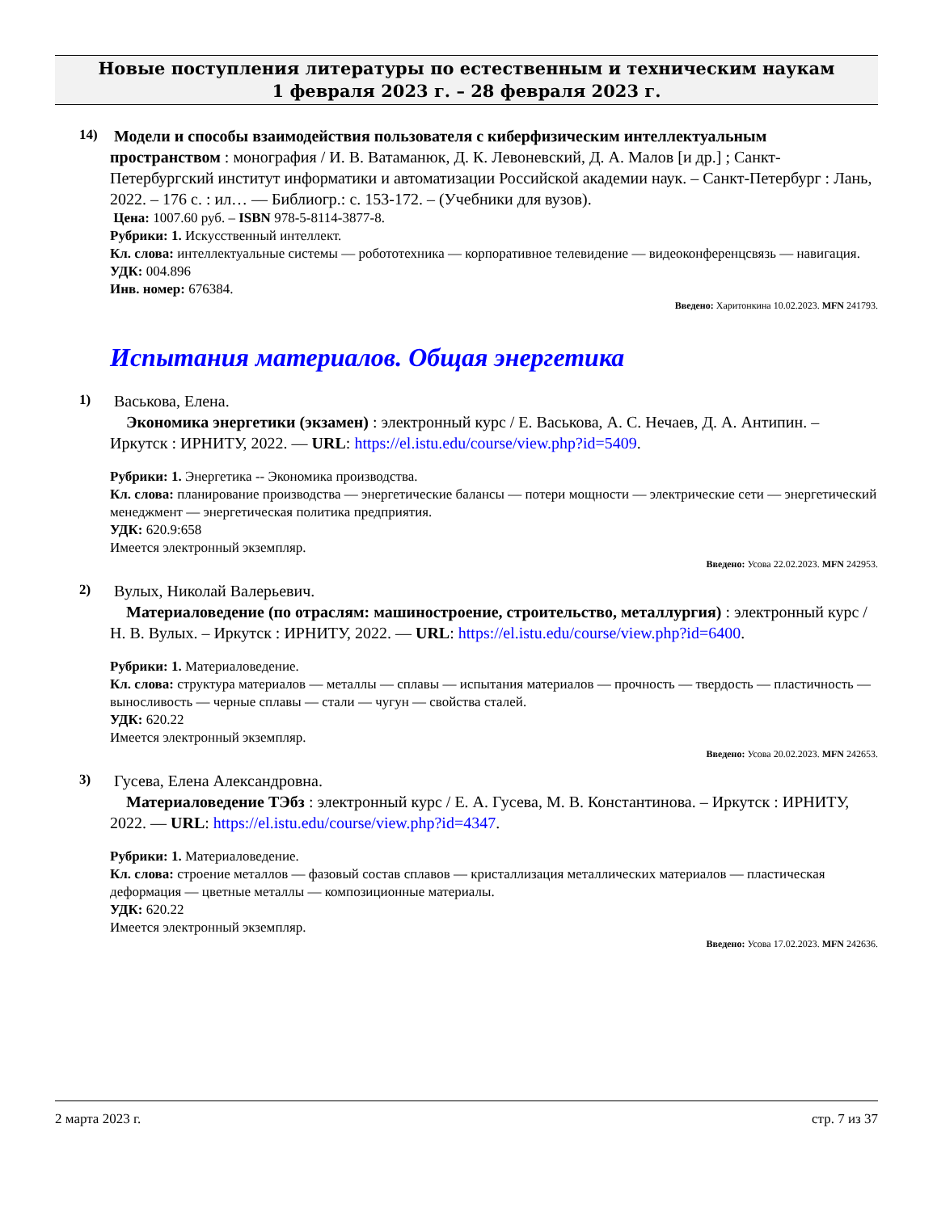Новые поступления литературы по естественным и техническим наукам
1 февраля 2023 г. – 28 февраля 2023 г.
14)
Модели и способы взаимодействия пользователя с киберфизическим интеллектуальным пространством : монография / И. В. Ватаманюк, Д. К. Левоневский, Д. А. Малов [и др.] ; Санкт-Петербургский институт информатики и автоматизации Российской академии наук. – Санкт-Петербург : Лань, 2022. – 176 с. : ил… — Библиогр.: с. 153-172. – (Учебники для вузов).
Цена: 1007.60 руб. – ISBN 978-5-8114-3877-8.
Рубрики: 1. Искусственный интеллект.
Кл. слова: интеллектуальные системы — робототехника — корпоративное телевидение — видеоконференцсвязь — навигация.
УДК: 004.896
Инв. номер: 676384.
Введено: Харитонкина 10.02.2023. MFN 241793.
Испытания материалов. Общая энергетика
1)
Васькова, Елена.
Экономика энергетики (экзамен) : электронный курс / Е. Васькова, А. С. Нечаев, Д. А. Антипин. – Иркутск : ИРНИТУ, 2022. — URL: https://el.istu.edu/course/view.php?id=5409.
Рубрики: 1. Энергетика -- Экономика производства.
Кл. слова: планирование производства — энергетические балансы — потери мощности — электрические сети — энергетический менеджмент — энергетическая политика предприятия.
УДК: 620.9:658
Имеется электронный экземпляр.
Введено: Усова 22.02.2023. MFN 242953.
2)
Вулых, Николай Валерьевич.
Материаловедение (по отраслям: машиностроение, строительство, металлургия) : электронный курс / Н. В. Вулых. – Иркутск : ИРНИТУ, 2022. — URL: https://el.istu.edu/course/view.php?id=6400.
Рубрики: 1. Материаловедение.
Кл. слова: структура материалов — металлы — сплавы — испытания материалов — прочность — твердость — пластичность — выносливость — черные сплавы — стали — чугун — свойства сталей.
УДК: 620.22
Имеется электронный экземпляр.
Введено: Усова 20.02.2023. MFN 242653.
3)
Гусева, Елена Александровна.
Материаловедение ТЭбз : электронный курс / Е. А. Гусева, М. В. Константинова. – Иркутск : ИРНИТУ, 2022. — URL: https://el.istu.edu/course/view.php?id=4347.
Рубрики: 1. Материаловедение.
Кл. слова: строение металлов — фазовый состав сплавов — кристаллизация металлических материалов — пластическая деформация — цветные металлы — композиционные материалы.
УДК: 620.22
Имеется электронный экземпляр.
Введено: Усова 17.02.2023. MFN 242636.
2 марта 2023 г. стр. 7 из 37